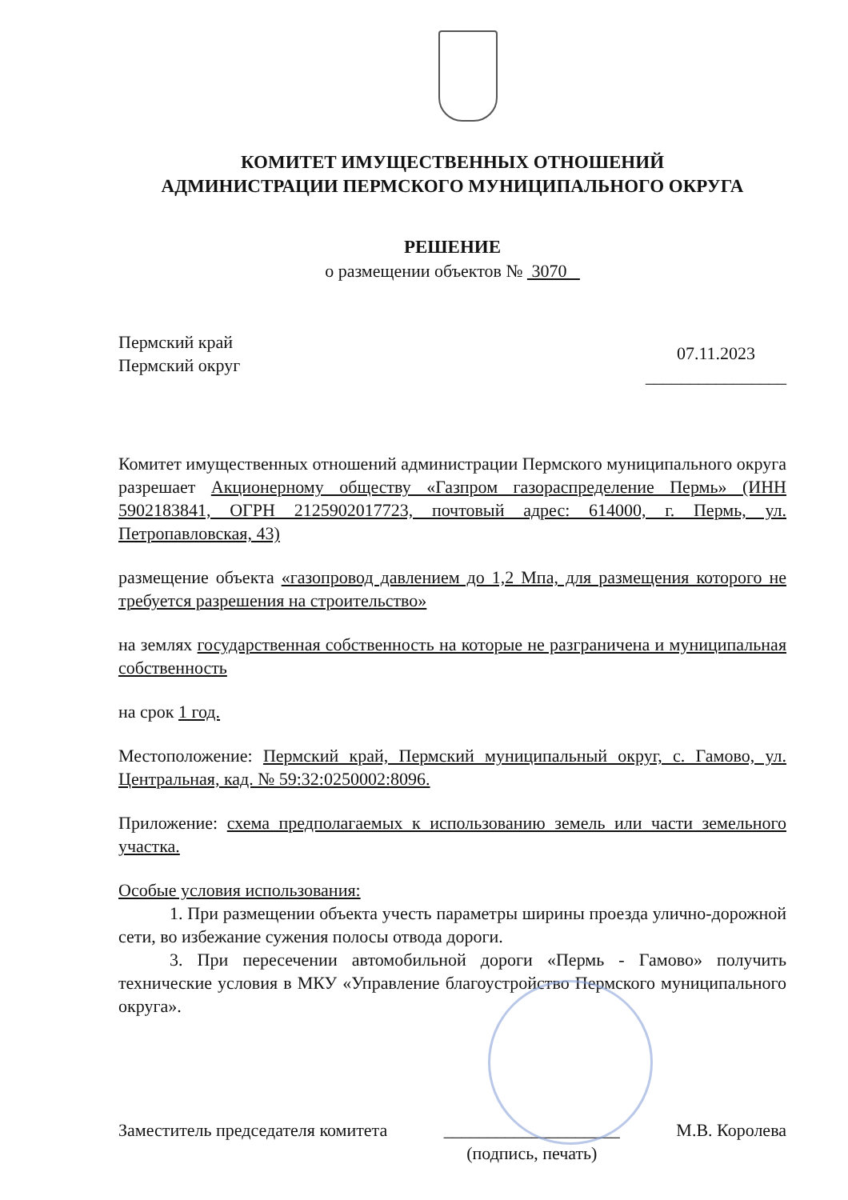КОМИТЕТ ИМУЩЕСТВЕННЫХ ОТНОШЕНИЙ
АДМИНИСТРАЦИИ ПЕРМСКОГО МУНИЦИПАЛЬНОГО ОКРУГА
РЕШЕНИЕ
о размещении объектов № 3070
Пермский край
Пермский округ
07.11.2023
________________
Комитет имущественных отношений администрации Пермского муниципального округа разрешает Акционерному обществу «Газпром газораспределение Пермь» (ИНН 5902183841, ОГРН 2125902017723, почтовый адрес: 614000, г. Пермь, ул. Петропавловская, 43)
размещение объекта «газопровод давлением до 1,2 Мпа, для размещения которого не требуется разрешения на строительство»
на землях государственная собственность на которые не разграничена и муниципальная собственность
на срок 1 год.
Местоположение: Пермский край, Пермский муниципальный округ, с. Гамово, ул. Центральная, кад. № 59:32:0250002:8096.
Приложение: схема предполагаемых к использованию земель или части земельного участка.
Особые условия использования:
1. При размещении объекта учесть параметры ширины проезда улично-дорожной сети, во избежание сужения полосы отвода дороги.
3. При пересечении автомобильной дороги «Пермь - Гамово» получить технические условия в МКУ «Управление благоустройство Пермского муниципального округа».
Заместитель председателя комитета
____________________
(подпись, печать)
М.В. Королева